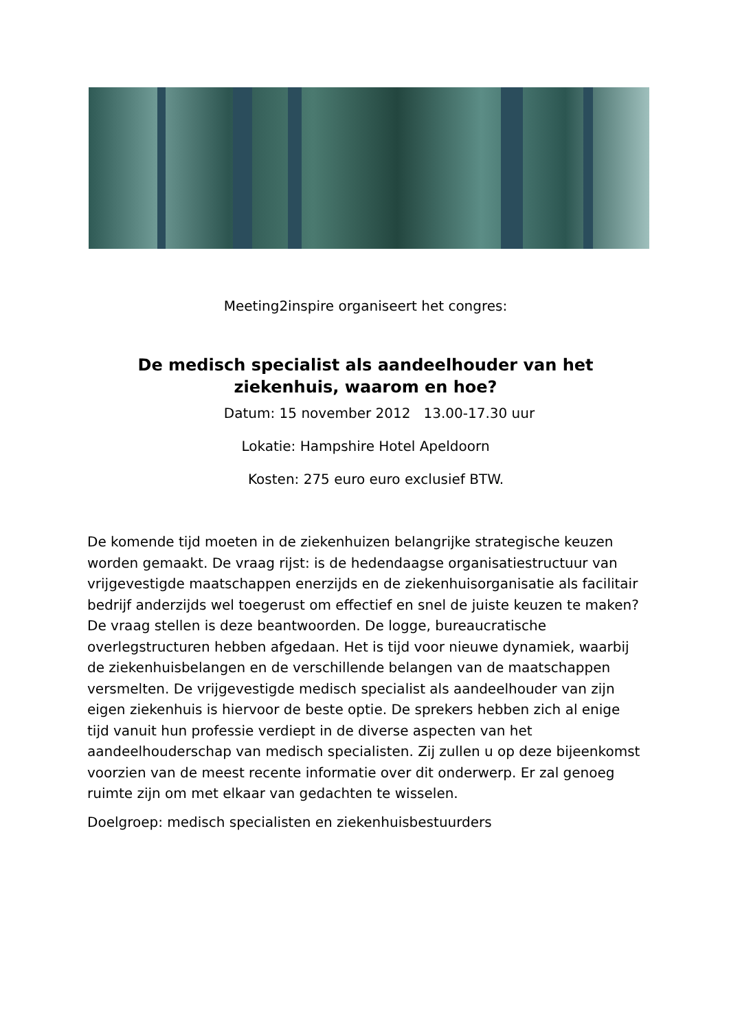Meeting2inspire organiseert het congres:
De medisch specialist als aandeelhouder van het ziekenhuis, waarom en hoe?
Datum: 15 november 2012 13.00-17.30 uur
Lokatie: Hampshire Hotel Apeldoorn
Kosten: 275 euro euro exclusief BTW.
De komende tijd moeten in de ziekenhuizen belangrijke strategische keuzen worden gemaakt. De vraag rijst: is de hedendaagse organisatiestructuur van vrijgevestigde maatschappen enerzijds en de ziekenhuisorganisatie als facilitair bedrijf anderzijds wel toegerust om effectief en snel de juiste keuzen te maken? De vraag stellen is deze beantwoorden. De logge, bureaucratische overlegstructuren hebben afgedaan. Het is tijd voor nieuwe dynamiek, waarbij de ziekenhuisbelangen en de verschillende belangen van de maatschappen versmelten. De vrijgevestigde medisch specialist als aandeelhouder van zijn eigen ziekenhuis is hiervoor de beste optie. De sprekers hebben zich al enige tijd vanuit hun professie verdiept in de diverse aspecten van het aandeelhouderschap van medisch specialisten. Zij zullen u op deze bijeenkomst voorzien van de meest recente informatie over dit onderwerp. Er zal genoeg ruimte zijn om met elkaar van gedachten te wisselen.
Doelgroep: medisch specialisten en ziekenhuisbestuurders